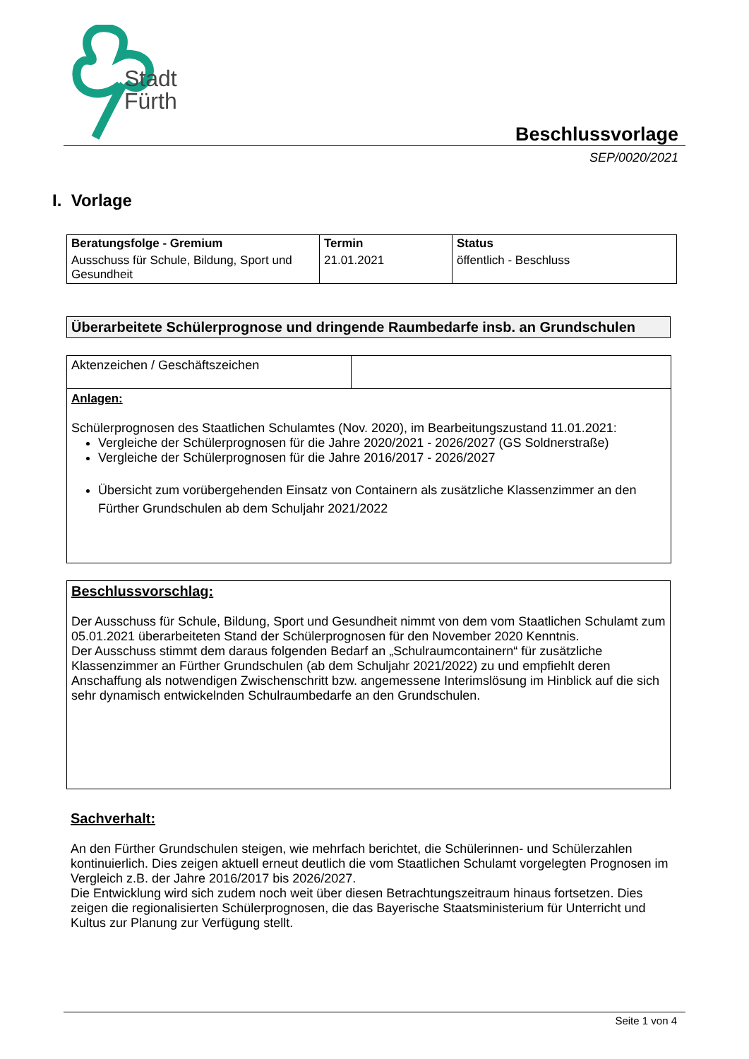Stadt
Fürth
Beschlussvorlage
SEP/0020/2021
I. Vorlage
| Beratungsfolge - Gremium | Termin | Status |
| --- | --- | --- |
| Ausschuss für Schule, Bildung, Sport und Gesundheit | 21.01.2021 | öffentlich - Beschluss |
Überarbeitete Schülerprognose und dringende Raumbedarfe insb. an Grundschulen
| Aktenzeichen / Geschäftszeichen | |
| Anlagen: Schülerprognosen des Staatlichen Schulamtes (Nov. 2020), im Bearbeitungszustand 11.01.2021: Vergleiche der Schülerprognosen für die Jahre 2020/2021 - 2026/2027 (GS Soldnerstraße) Vergleiche der Schülerprognosen für die Jahre 2016/2017 - 2026/2027 Übersicht zum vorübergehenden Einsatz von Containern als zusätzliche Klassenzimmer an den Fürther Grundschulen ab dem Schuljahr 2021/2022 | |
Beschlussvorschlag:
Der Ausschuss für Schule, Bildung, Sport und Gesundheit nimmt von dem vom Staatlichen Schulamt zum 05.01.2021 überarbeiteten Stand der Schülerprognosen für den November 2020 Kenntnis.
Der Ausschuss stimmt dem daraus folgenden Bedarf an „Schulraumcontainern“ für zusätzliche Klassenzimmer an Fürther Grundschulen (ab dem Schuljahr 2021/2022) zu und empfiehlt deren Anschaffung als notwendigen Zwischenschritt bzw. angemessene Interimslösung im Hinblick auf die sich sehr dynamisch entwickelnden Schulraumbedarfe an den Grundschulen.
Sachverhalt:
An den Fürther Grundschulen steigen, wie mehrfach berichtet, die Schülerinnen- und Schülerzahlen kontinuierlich. Dies zeigen aktuell erneut deutlich die vom Staatlichen Schulamt vorgelegten Prognosen im Vergleich z.B. der Jahre 2016/2017 bis 2026/2027.
Die Entwicklung wird sich zudem noch weit über diesen Betrachtungszeitraum hinaus fortsetzen. Dies zeigen die regionalisierten Schülerprognosen, die das Bayerische Staatsministerium für Unterricht und Kultus zur Planung zur Verfügung stellt.
Seite 1 von 4